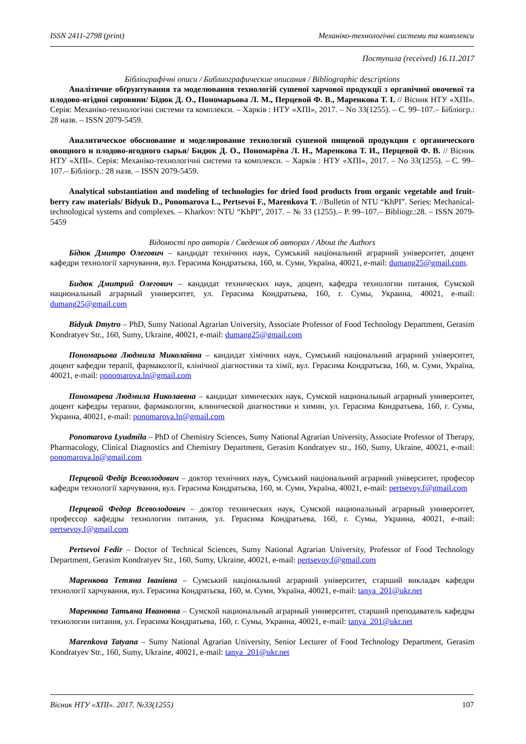ISSN 2411-2798 (print) Механіко-технологічні системи та комплекси
Поступила (received) 16.11.2017
Бібліографічні описи / Библиографические описания / Bibliographic descriptions
Аналітичне обґрунтування та моделювання технологій сушеної харчової продукції з органічної овочевої та плодово-ягідної сировини/ Бідюк Д. О., Пономарьова Л. М., Перцевой Ф. В., Маренкова Т. І. // Вісник НТУ «ХПІ». Серія: Механіко-технологічні системи та комплекси. – Харків : НТУ «ХПІ», 2017. – No 33(1255). – С. 99–107.– Бібліогр.: 28 назв. – ISSN 2079-5459.
Аналитическое обоснование и моделирование технологий сушеной пищевой продукции с органического овощного и плодово-ягодного сырья/ Бидюк Д. О., Пономарёва Л. Н., Маренкова Т. И., Перцевой Ф. В. // Вісник НТУ «ХПІ». Серія: Механіко-технологічні системи та комплекси. – Харків : НТУ «ХПІ», 2017. – No 33(1255). – С. 99–107.– Бібліогр.: 28 назв. – ISSN 2079-5459.
Analytical substantiation and modeling of technologies for dried food products from organic vegetable and fruit-berry raw materials/ Bidyuk D., Ponomarova L., Pertsevoi F., Marenkova T. //Bulletin of NTU “KhPI”. Series: Mechanical-technological systems and complexes. – Kharkov: NTU “KhPI”, 2017. – № 33 (1255).– P. 99–107.– Bibliogr.:28. – ISSN 2079-5459
Відомості про авторів / Сведения об авторах / About the Authors
Бідюк Дмитро Олегович – кандидат технічних наук, Сумський національний аграрний університет, доцент кафедри технології харчування, вул. Герасима Кондратьєва, 160, м. Суми, Україна, 40021, e-mail: dumang25@gmail.com.
Бидюк Дмитрий Олегович – кандидат технических наук, доцент, кафедра технологии питания, Сумской национальный аграрный университет, ул. Герасима Кондратьева, 160, г. Сумы, Украина, 40021, e-mail: dumang25@gmail.com
Bidyuk Dmytro – PhD, Sumy National Agrarian University, Associate Professor of Food Technology Department, Gerasim Kondratyev Str., 160, Sumy, Ukraine, 40021, e-mail: dumang25@gmail.com
Пономарьова Людмила Миколаївна – кандидат хімічних наук, Сумський національний аграрний університет, доцент кафедри терапії, фармакології, клінічної діагностики та хімії, вул. Герасима Кондратьєва, 160, м. Суми, Україна, 40021, e-mail: ponomarova.ln@gmail.com
Пономарева Людмила Николаевна – кандидат химических наук, Сумской национальный аграрный университет, доцент кафедры терапии, фармакологии, клинической диагностики и химии, ул. Герасима Кондратьева, 160, г. Сумы, Украина, 40021, e-mail: ponomarova.ln@gmail.com
Ponomarova Lyudmila – PhD of Chemistry Sciences, Sumy National Agrarian University, Associate Professor of Therapy, Pharmacology, Clinical Diagnostics and Chemistry Department, Gerasim Kondratyev str., 160, Sumy, Ukraine, 40021, e-mail: ponomarova.ln@gmail.com
Перцевой Федір Всеволодович – доктор технічних наук, Сумський національний аграрний університет, професор кафедри технології харчування, вул. Герасима Кондратьєва, 160, м. Суми, Україна, 40021, e-mail: pertsevoy.f@gmail.com
Перцевой Федор Всеволодович – доктор технических наук, Сумской национальный аграрный университет, профессор кафедры технологии питания, ул. Герасима Кондратьева, 160, г. Сумы, Украина, 40021, e-mail: pertsevoy.f@gmail.com
Pertsevoi Fedir – Doctor of Technical Sciences, Sumy National Agrarian University, Professor of Food Technology Department, Gerasim Kondratyev Str., 160, Sumy, Ukraine, 40021, e-mail: pertsevoy.f@gmail.com
Маренкова Тетяна Іванівна – Сумський національний аграрний університет, старший викладач кафедри технології харчування, вул. Герасима Кондратьєва, 160, м. Суми, Україна, 40021, e-mail: tanya_201@ukr.net
Маренкова Татьяна Ивановна – Сумской национальный аграрный университет, старший преподаватель кафедры технологии питания, ул. Герасима Кондратьева, 160, г. Сумы, Украина, 40021, e-mail: tanya_201@ukr.net
Marenkova Tatyana – Sumy National Agrarian University, Senior Lecturer of Food Technology Department, Gerasim Kondratyev Str., 160, Sumy, Ukraine, 40021, e-mail: tanya_201@ukr.net
Вісник НТУ «ХПІ». 2017. №33(1255) 107